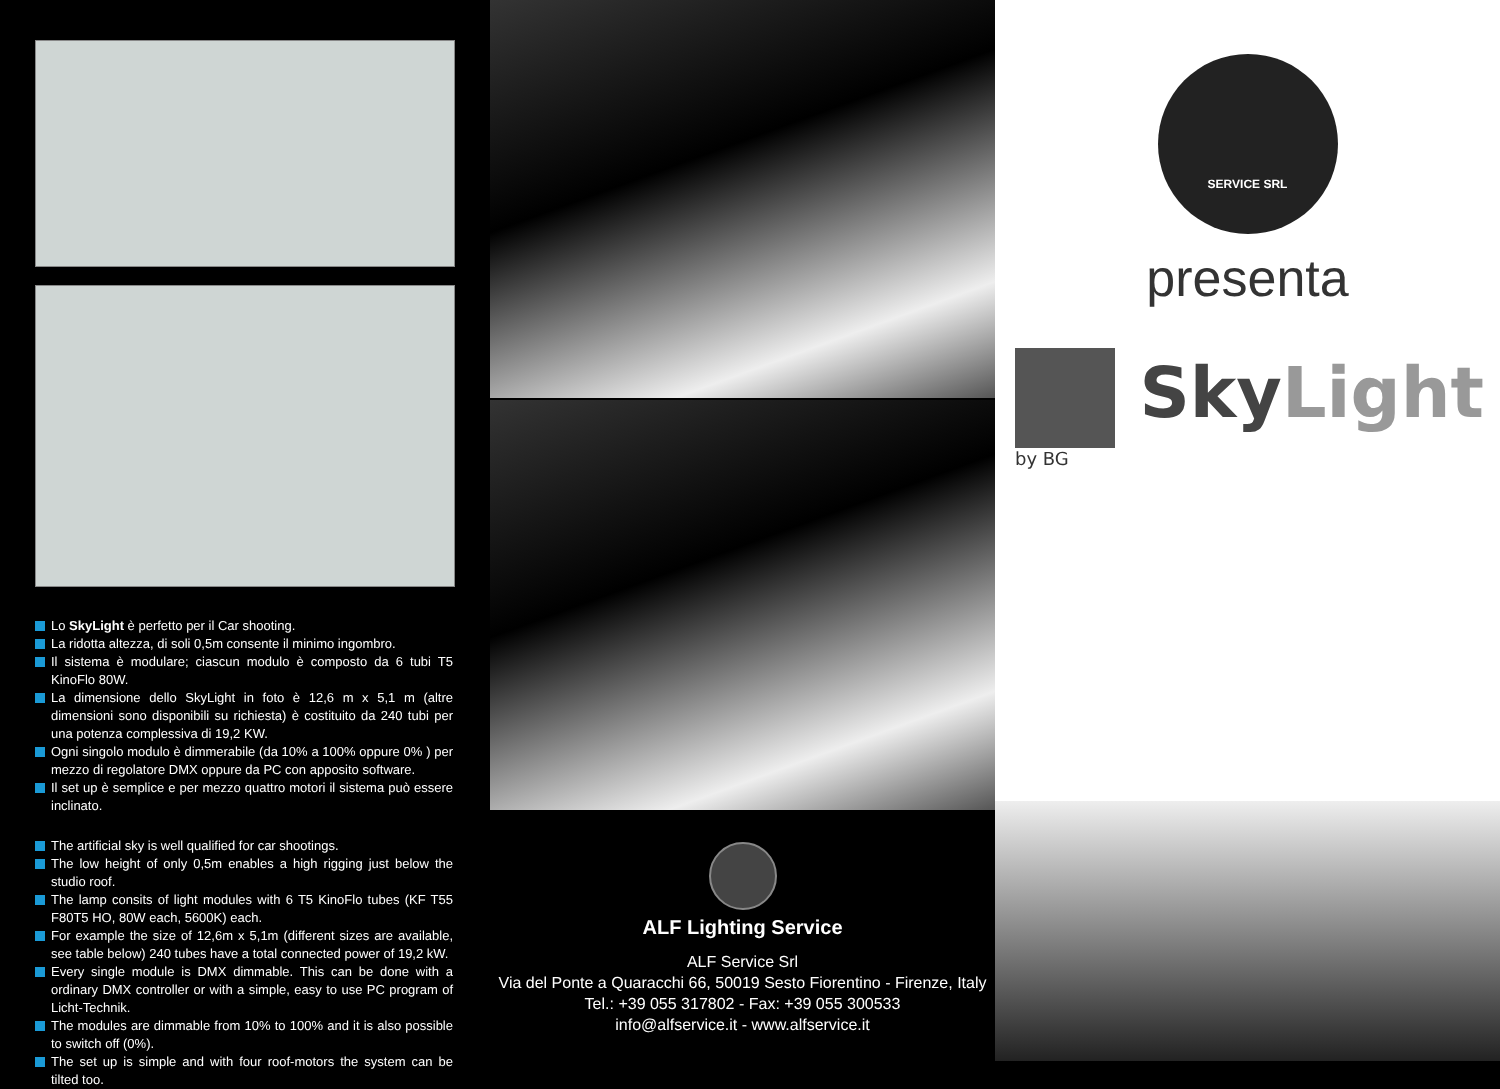Lo SkyLight è perfetto per il Car shooting.
La ridotta altezza, di soli 0,5m consente il minimo ingombro.
Il sistema è modulare; ciascun modulo è composto da 6 tubi T5 KinoFlo 80W.
La dimensione dello SkyLight in foto è 12,6 m x 5,1 m (altre dimensioni sono disponibili su richiesta) è costituito da 240 tubi per una potenza complessiva di 19,2 KW.
Ogni singolo modulo è dimmerabile (da 10% a 100% oppure 0% ) per mezzo di regolatore DMX oppure da PC con apposito software.
Il set up è semplice e per mezzo quattro motori il sistema può essere inclinato.
The artificial sky is well qualified for car shootings.
The low height of only 0,5m enables a high rigging just below the studio roof.
The lamp consits of light modules with 6 T5 KinoFlo tubes (KF T55 F80T5 HO, 80W each, 5600K) each.
For example the size of 12,6m x 5,1m (different sizes are available, see table below) 240 tubes have a total connected power of 19,2 kW.
Every single module is DMX dimmable. This can be done with a ordinary DMX controller or with a simple, easy to use PC program of Licht-Technik.
The modules are dimmable from 10% to 100% and it is also possible to switch off (0%).
The set up is simple and with four roof-motors the system can be tilted too.
ALF Lighting Service
ALF Service Srl
Via del Ponte a Quaracchi 66, 50019 Sesto Fiorentino - Firenze, Italy
Tel.: +39 055 317802 - Fax: +39 055 300533
info@alfservice.it - www.alfservice.it
SERVICE SRL
presenta
Sky Light by BG